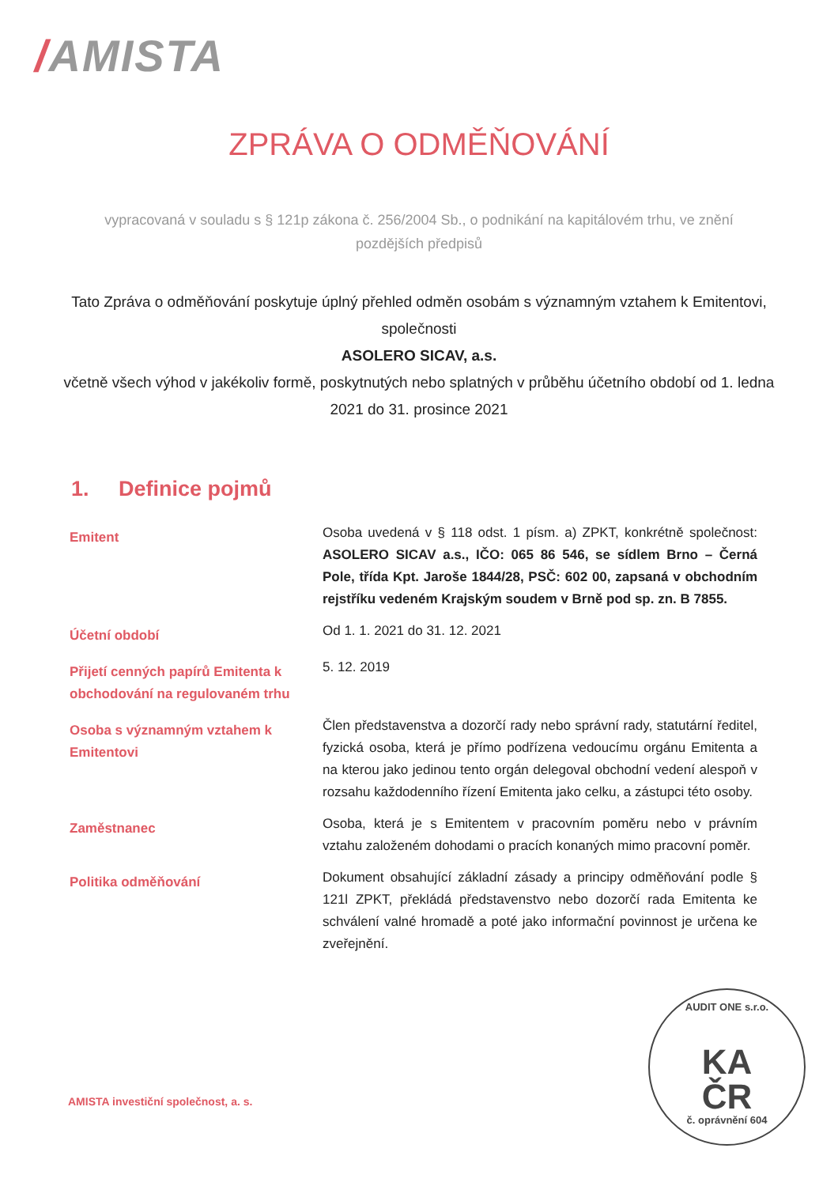/AMISTA
ZPRÁVA O ODMĚŇOVÁNÍ
vypracovaná v souladu s § 121p zákona č. 256/2004 Sb., o podnikání na kapitálovém trhu, ve znění pozdějších předpisů
Tato Zpráva o odměňování poskytuje úplný přehled odměn osobám s významným vztahem k Emitentovi, společnosti
ASOLERO SICAV, a.s.
včetně všech výhod v jakékoliv formě, poskytnutých nebo splatných v průběhu účetního období od 1. ledna 2021 do 31. prosince 2021
1. Definice pojmů
| Emitent | Osoba uvedená v § 118 odst. 1 písm. a) ZPKT, konkrétně společnost: ASOLERO SICAV a.s., IČO: 065 86 546, se sídlem Brno – Černá Pole, třída Kpt. Jaroše 1844/28, PSČ: 602 00, zapsaná v obchodním rejstříku vedeném Krajským soudem v Brně pod sp. zn. B 7855. |
| Účetní období | Od 1. 1. 2021 do 31. 12. 2021 |
| Přijetí cenných papírů Emitenta k obchodování na regulovaném trhu | 5. 12. 2019 |
| Osoba s významným vztahem k Emitentovi | Člen představenstva a dozorčí rady nebo správní rady, statutární ředitel, fyzická osoba, která je přímo podřízena vedoucímu orgánu Emitenta a na kterou jako jedinou tento orgán delegoval obchodní vedení alespoň v rozsahu každodenního řízení Emitenta jako celku, a zástupci této osoby. |
| Zaměstnanec | Osoba, která je s Emitentem v pracovním poměru nebo v právním vztahu založeném dohodami o pracích konaných mimo pracovní poměr. |
| Politika odměňování | Dokument obsahující základní zásady a principy odměňování podle § 121l ZPKT, překládá představenstvo nebo dozorčí rada Emitenta ke schválení valné hromadě a poté jako informační povinnost je určena ke zveřejnění. |
AMISTA investiční společnost, a. s.
AUDIT ONE s.r.o.
KA
ČR
č. oprávnění 604